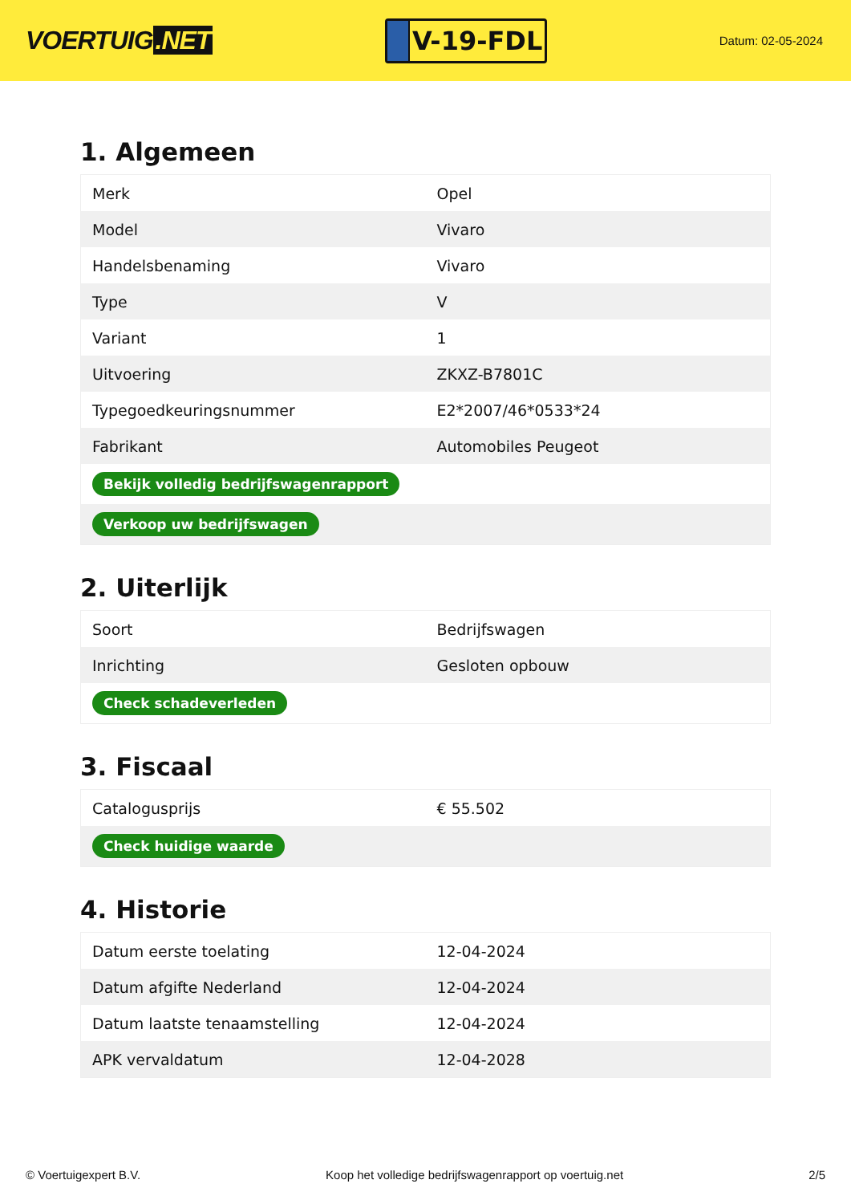VOERTUIG.NET
V-19-FDL
Datum: 02-05-2024
1. Algemeen
| Merk | Opel |
| Model | Vivaro |
| Handelsbenaming | Vivaro |
| Type | V |
| Variant | 1 |
| Uitvoering | ZKXZ-B7801C |
| Typegoedkeuringsnummer | E2*2007/46*0533*24 |
| Fabrikant | Automobiles Peugeot |
| Bekijk volledig bedrijfswagenrapport | |
| Verkoop uw bedrijfswagen | |
2. Uiterlijk
| Soort | Bedrijfswagen |
| Inrichting | Gesloten opbouw |
| Check schadeverleden | |
3. Fiscaal
| Catalogusprijs | € 55.502 |
| Check huidige waarde | |
4. Historie
| Datum eerste toelating | 12-04-2024 |
| Datum afgifte Nederland | 12-04-2024 |
| Datum laatste tenaamstelling | 12-04-2024 |
| APK vervaldatum | 12-04-2028 |
© Voertuigexpert B.V. Koop het volledige bedrijfswagenrapport op voertuig.net 2/5